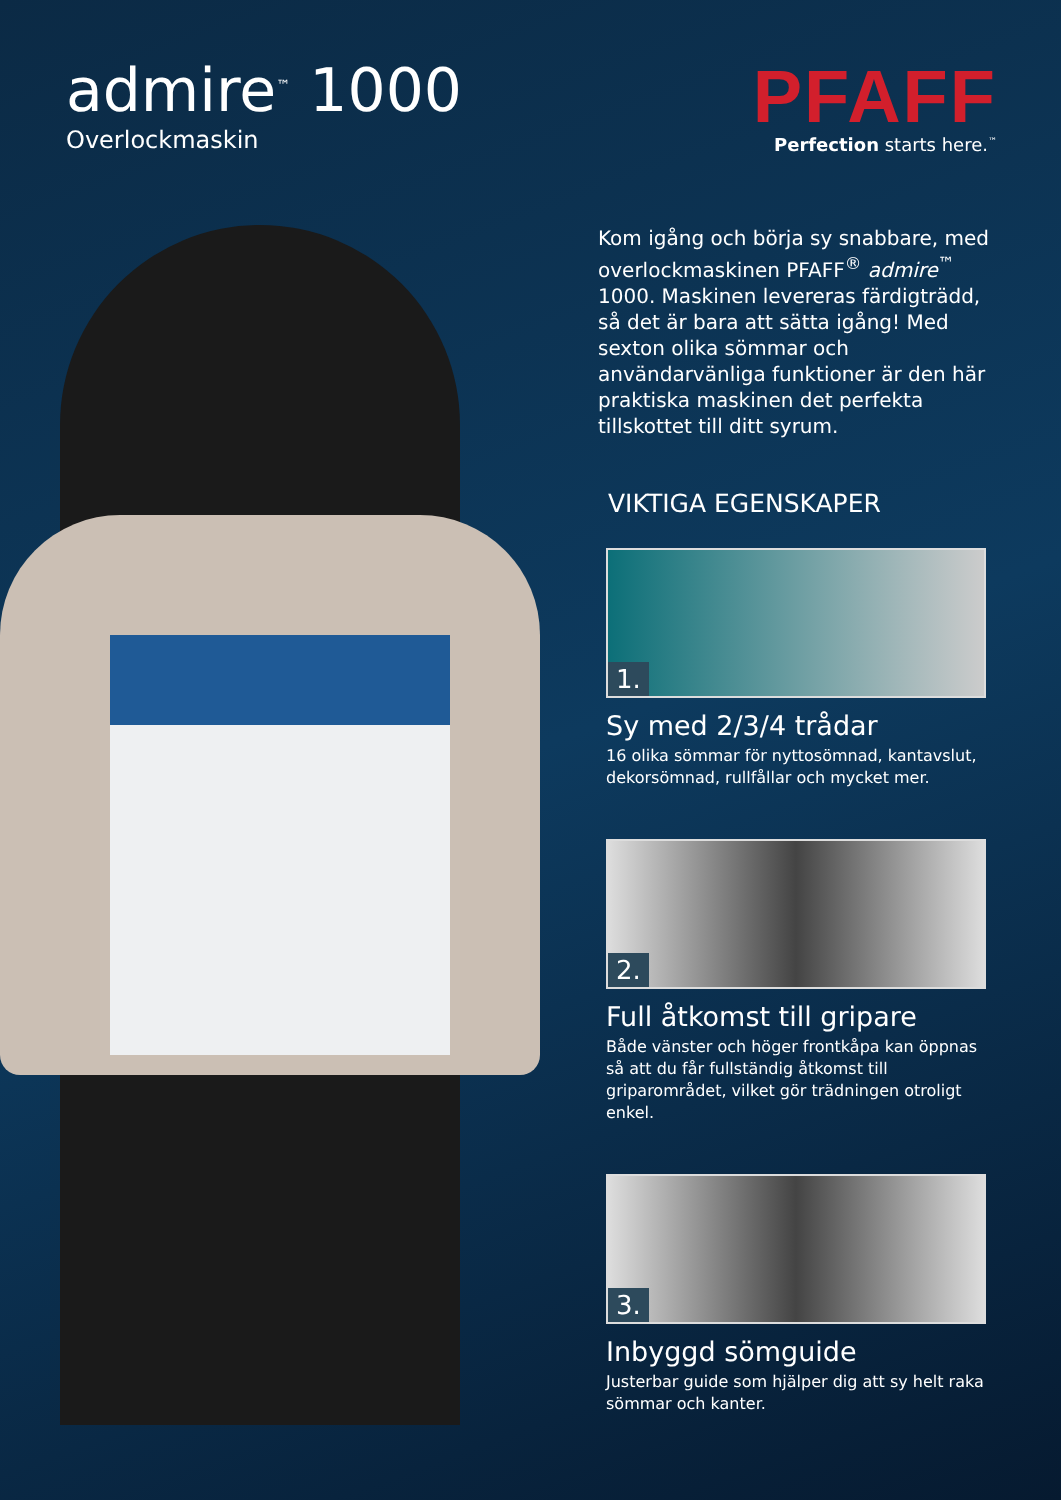admire<sup>™</sup> 1000
Overlockmaskin
PFAFF
Perfection starts here.<sup>™</sup>
Kom igång och börja sy snabbare, med overlockmaskinen PFAFF<sup>®</sup> admire<sup>™</sup> 1000. Maskinen levereras färdigträdd, så det är bara att sätta igång! Med sexton olika sömmar och användarvänliga funktioner är den här praktiska maskinen det perfekta tillskottet till ditt syrum.
VIKTIGA EGENSKAPER
1.
Sy med 2/3/4 trådar
16 olika sömmar för nyttosömnad, kantavslut, dekorsömnad, rullfållar och mycket mer.
2.
Full åtkomst till gripare
Både vänster och höger frontkåpa kan öppnas så att du får fullständig åtkomst till griparområdet, vilket gör trädningen otroligt enkel.
3.
Inbyggd sömguide
Justerbar guide som hjälper dig att sy helt raka sömmar och kanter.